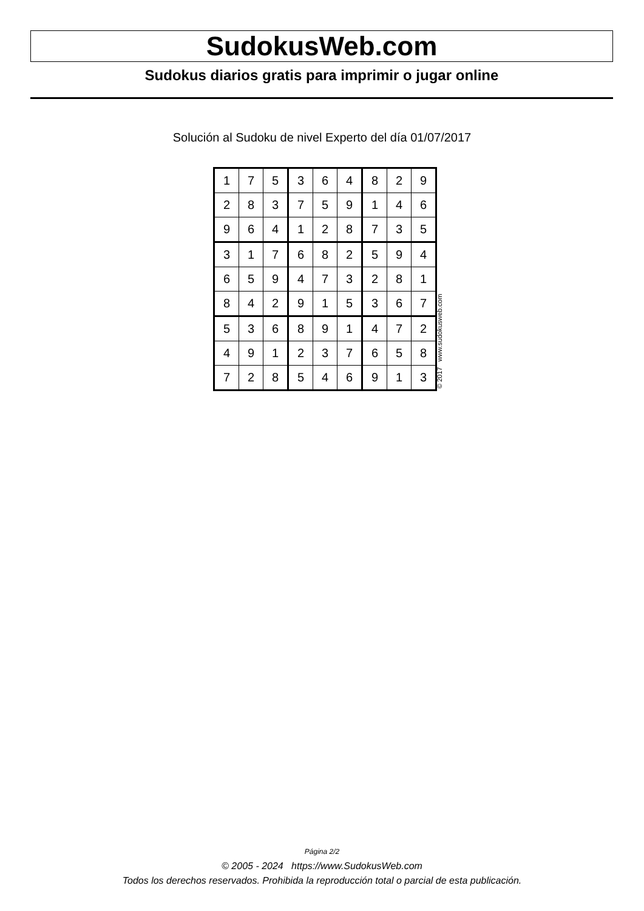SudokusWeb.com
Sudokus diarios gratis para imprimir o jugar online
Solución al Sudoku de nivel Experto del día 01/07/2017
| 1 | 7 | 5 | 3 | 6 | 4 | 8 | 2 | 9 |
| 2 | 8 | 3 | 7 | 5 | 9 | 1 | 4 | 6 |
| 9 | 6 | 4 | 1 | 2 | 8 | 7 | 3 | 5 |
| 3 | 1 | 7 | 6 | 8 | 2 | 5 | 9 | 4 |
| 6 | 5 | 9 | 4 | 7 | 3 | 2 | 8 | 1 |
| 8 | 4 | 2 | 9 | 1 | 5 | 3 | 6 | 7 |
| 5 | 3 | 6 | 8 | 9 | 1 | 4 | 7 | 2 |
| 4 | 9 | 1 | 2 | 3 | 7 | 6 | 5 | 8 |
| 7 | 2 | 8 | 5 | 4 | 6 | 9 | 1 | 3 |
© 2017 www.sudokusweb.com
Página 2/2
© 2005 - 2024 https://www.SudokusWeb.com
Todos los derechos reservados. Prohibida la reproducción total o parcial de esta publicación.